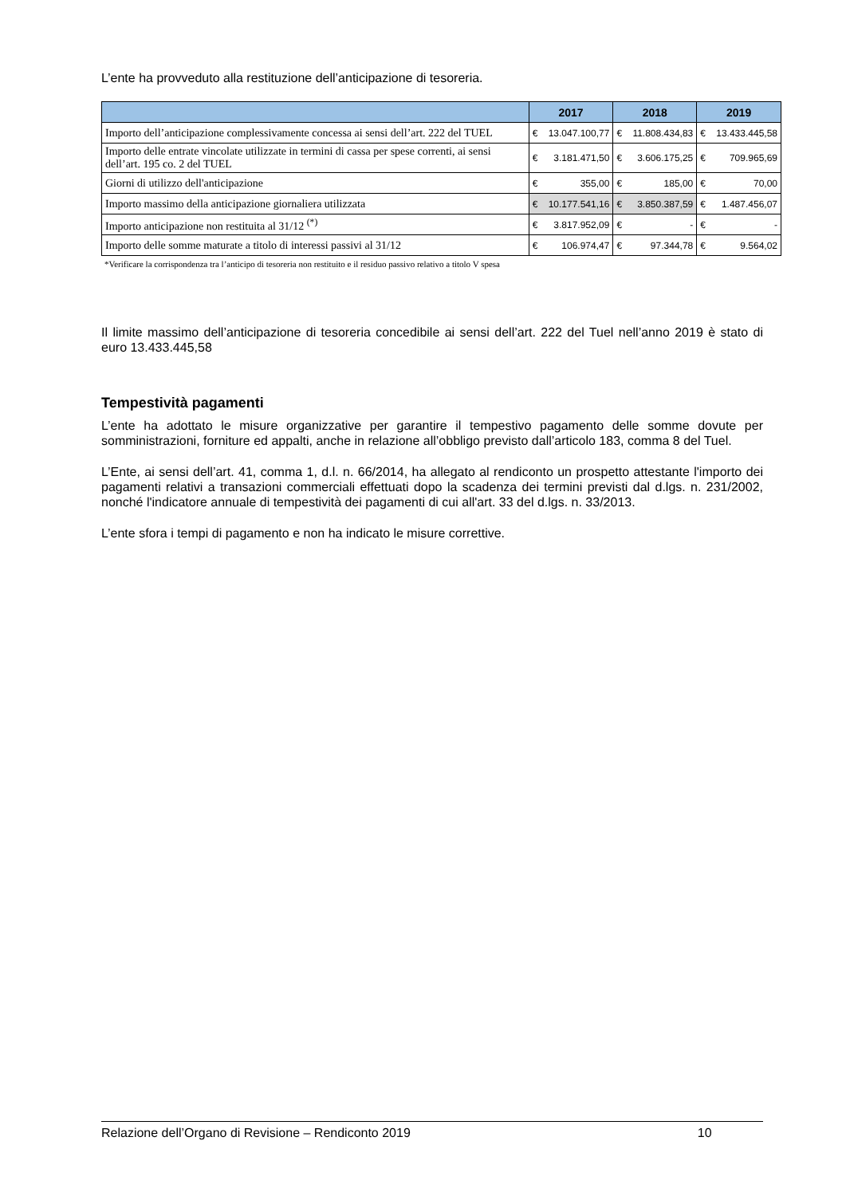L’ente ha provveduto alla restituzione dell’anticipazione di tesoreria.
| | 2017 | | 2018 | | 2019 | |
| --- | --- | --- | --- | --- | --- | --- |
| Importo dell’anticipazione complessivamente concessa ai sensi dell’art. 222 del TUEL | € | 13.047.100,77 | € | 11.808.434,83 | € | 13.433.445,58 |
| Importo delle entrate vincolate utilizzate in termini di cassa per spese correnti, ai sensi dell’art. 195 co. 2 del TUEL | € | 3.181.471,50 | € | 3.606.175,25 | € | 709.965,69 |
| Giorni di utilizzo dell'anticipazione | € | 355,00 | € | 185,00 | € | 70,00 |
| Importo massimo della anticipazione giornaliera utilizzata | € | 10.177.541,16 | € | 3.850.387,59 | € | 1.487.456,07 |
| Importo anticipazione non restituita al 31/12 <sup>(*)</sup> | € | 3.817.952,09 | € | - | € | - |
| Importo delle somme maturate a titolo di interessi passivi al 31/12 | € | 106.974,47 | € | 97.344,78 | € | 9.564,02 |
*Verificare la corrispondenza tra l’anticipo di tesoreria non restituito e il residuo passivo relativo a titolo V spesa
Il limite massimo dell’anticipazione di tesoreria concedibile ai sensi dell’art. 222 del Tuel nell’anno 2019 è stato di euro 13.433.445,58
Tempestività pagamenti
L’ente ha adottato le misure organizzative per garantire il tempestivo pagamento delle somme dovute per somministrazioni, forniture ed appalti, anche in relazione all’obbligo previsto dall’articolo 183, comma 8 del Tuel.
L’Ente, ai sensi dell’art. 41, comma 1, d.l. n. 66/2014, ha allegato al rendiconto un prospetto attestante l'importo dei pagamenti relativi a transazioni commerciali effettuati dopo la scadenza dei termini previsti dal d.lgs. n. 231/2002, nonché l'indicatore annuale di tempestività dei pagamenti di cui all'art. 33 del d.lgs. n. 33/2013.
L’ente sfora i tempi di pagamento e non ha indicato le misure correttive.
Relazione dell’Organo di Revisione – Rendiconto 2019 10